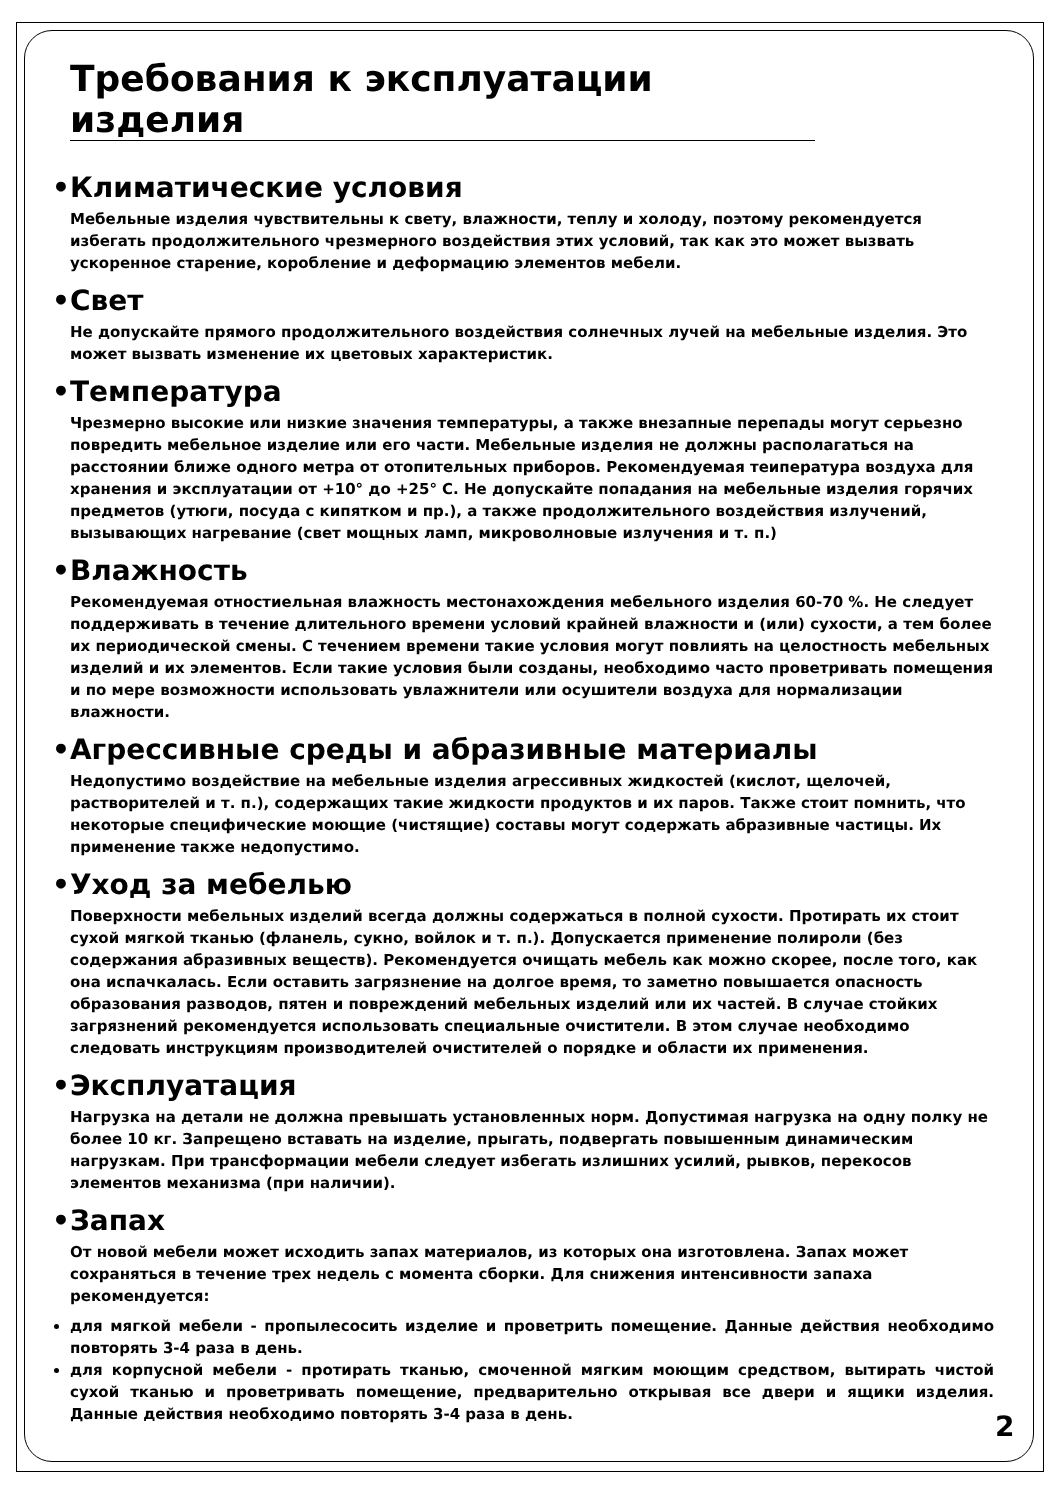Требования к эксплуатации изделия
•Климатические условия
Мебельные изделия чувствительны к свету, влажности, теплу и холоду, поэтому рекомендуется избегать продолжительного чрезмерного воздействия этих условий, так как это может вызвать ускоренное старение, коробление и деформацию элементов мебели.
•Свет
Не допускайте прямого продолжительного воздействия солнечных лучей на мебельные изделия. Это может вызвать изменение их цветовых характеристик.
•Температура
Чрезмерно высокие или низкие значения температуры, а также внезапные перепады могут серьезно повредить мебельное изделие или его части. Мебельные изделия не должны располагаться на расстоянии ближе одного метра от отопительных приборов. Рекомендуемая теипература воздуха для хранения и эксплуатации от +10° до +25° С. Не допускайте попадания на мебельные изделия горячих предметов (утюги, посуда с кипятком и пр.), а также продолжительного воздействия излучений, вызывающих нагревание (свет мощных ламп, микроволновые излучения и т. п.)
•Влажность
Рекомендуемая отностиельная влажность местонахождения мебельного изделия 60-70 %. Не следует поддерживать в течение длительного времени условий крайней влажности и (или) сухости, а тем более их периодической смены. С течением времени такие условия могут повлиять на целостность мебельных изделий и их элементов. Если такие условия были созданы, необходимо часто проветривать помещения и по мере возможности использовать увлажнители или осушители воздуха для нормализации влажности.
•Агрессивные среды и абразивные материалы
Недопустимо воздействие на мебельные изделия агрессивных жидкостей (кислот, щелочей, растворителей и т. п.), содержащих такие жидкости продуктов и их паров. Также стоит помнить, что некоторые специфические моющие (чистящие) составы могут содержать абразивные частицы. Их применение также недопустимо.
•Уход за мебелью
Поверхности мебельных изделий всегда должны содержаться в полной сухости. Протирать их стоит сухой мягкой тканью (фланель, сукно, войлок и т. п.). Допускается применение полироли (без содержания абразивных веществ). Рекомендуется очищать мебель как можно скорее, после того, как она испачкалась. Если оставить загрязнение на долгое время, то заметно повышается опасность образования разводов, пятен и повреждений мебельных изделий или их частей. В случае стойких загрязнений рекомендуется использовать специальные очистители. В этом случае необходимо следовать инструкциям производителей очистителей о порядке и области их применения.
•Эксплуатация
Нагрузка на детали не должна превышать установленных норм. Допустимая нагрузка на одну полку не более 10 кг. Запрещено вставать на изделие, прыгать, подвергать повышенным динамическим нагрузкам. При трансформации мебели следует избегать излишних усилий, рывков, перекосов элементов механизма (при наличии).
•Запах
От новой мебели может исходить запах материалов, из которых она изготовлена. Запах может сохраняться в течение трех недель с момента сборки. Для снижения интенсивности запаха рекомендуется:
для мягкой мебели - пропылесосить изделие и проветрить помещение. Данные действия необходимо повторять 3-4 раза в день.
для корпусной мебели - протирать тканью, смоченной мягким моющим средством, вытирать чистой сухой тканью и проветривать помещение, предварительно открывая все двери и ящики изделия. Данные действия необходимо повторять 3-4 раза в день.
2